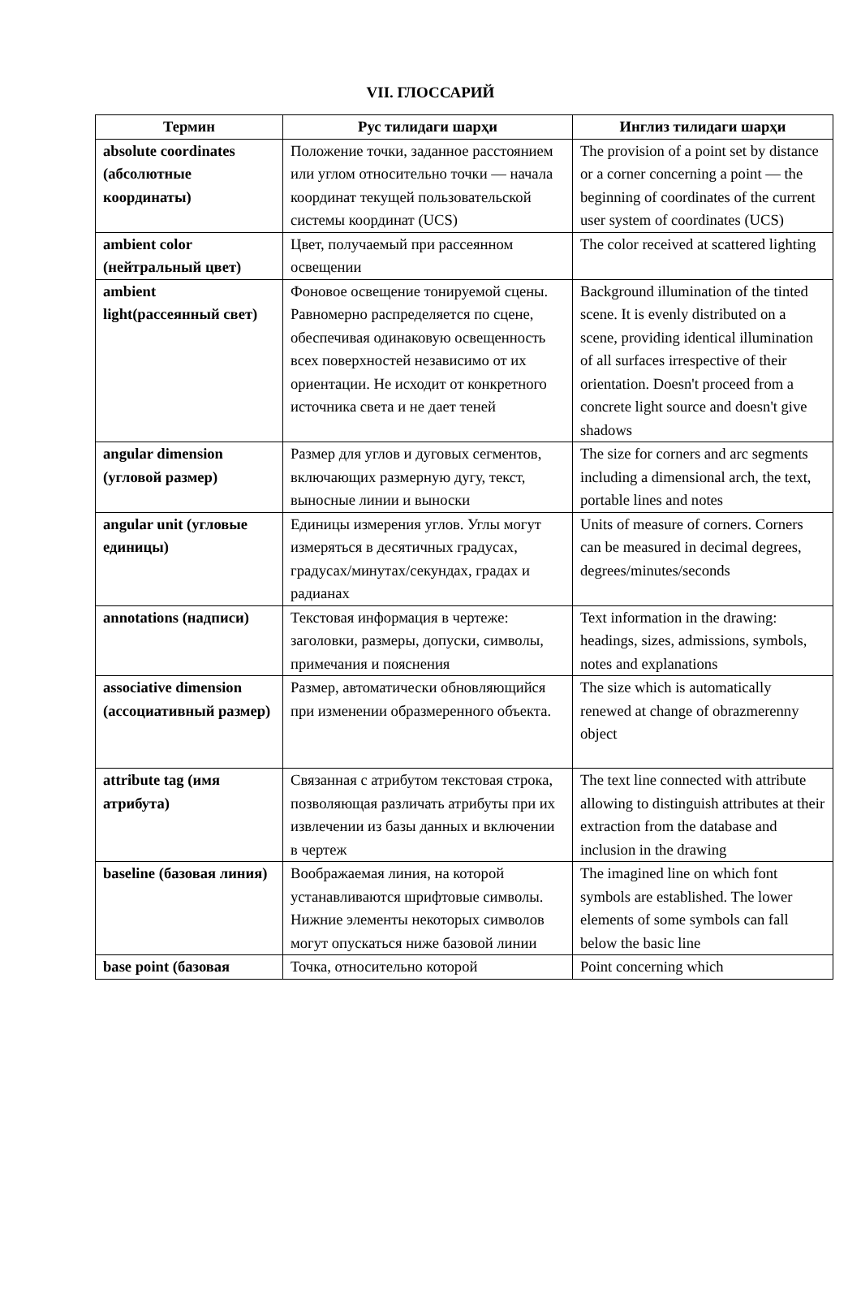VII. ГЛОССАРИЙ
| Термин | Рус тилидаги шарҳи | Инглиз тилидаги шарҳи |
| --- | --- | --- |
| absolute coordinates (абсолютные координаты) | Положение точки, заданное расстоянием или углом относительно точки — начала координат текущей пользовательской системы координат (UCS) | The provision of a point set by distance or a corner concerning a point — the beginning of coordinates of the current user system of coordinates (UCS) |
| ambient color (нейтральный цвет) | Цвет, получаемый при рассеянном освещении | The color received at scattered lighting |
| ambient light(рассеянный свет) | Фоновое освещение тонируемой сцены. Равномерно распределяется по сцене, обеспечивая одинаковую освещенность всех поверхностей независимо от их ориентации. Не исходит от конкретного источника света и не дает теней | Background illumination of the tinted scene. It is evenly distributed on a scene, providing identical illumination of all surfaces irrespective of their orientation. Doesn't proceed from a concrete light source and doesn't give shadows |
| angular dimension (угловой размер) | Размер для углов и дуговых сегментов, включающих размерную дугу, текст, выносные линии и выноски | The size for corners and arc segments including a dimensional arch, the text, portable lines and notes |
| angular unit (угловые единицы) | Единицы измерения углов. Углы могут измеряться в десятичных градусах, градусах/минутах/секундах, градах и радианах | Units of measure of corners. Corners can be measured in decimal degrees, degrees/minutes/seconds |
| annotations (надписи) | Текстовая информация в чертеже: заголовки, размеры, допуски, символы, примечания и пояснения | Text information in the drawing: headings, sizes, admissions, symbols, notes and explanations |
| associative dimension (ассоциативный размер) | Размер, автоматически обновляющийся при изменении образмеренного объекта. | The size which is automatically renewed at change of obrazmerenny object |
| attribute tag (имя атрибута) | Связанная с атрибутом текстовая строка, позволяющая различать атрибуты при их извлечении из базы данных и включении в чертеж | The text line connected with attribute allowing to distinguish attributes at their extraction from the database and inclusion in the drawing |
| baseline (базовая линия) | Воображаемая линия, на которой устанавливаются шрифтовые символы. Нижние элементы некоторых символов могут опускаться ниже базовой линии | The imagined line on which font symbols are established. The lower elements of some symbols can fall below the basic line |
| base point (базовая | Точка, относительно которой | Point concerning which |